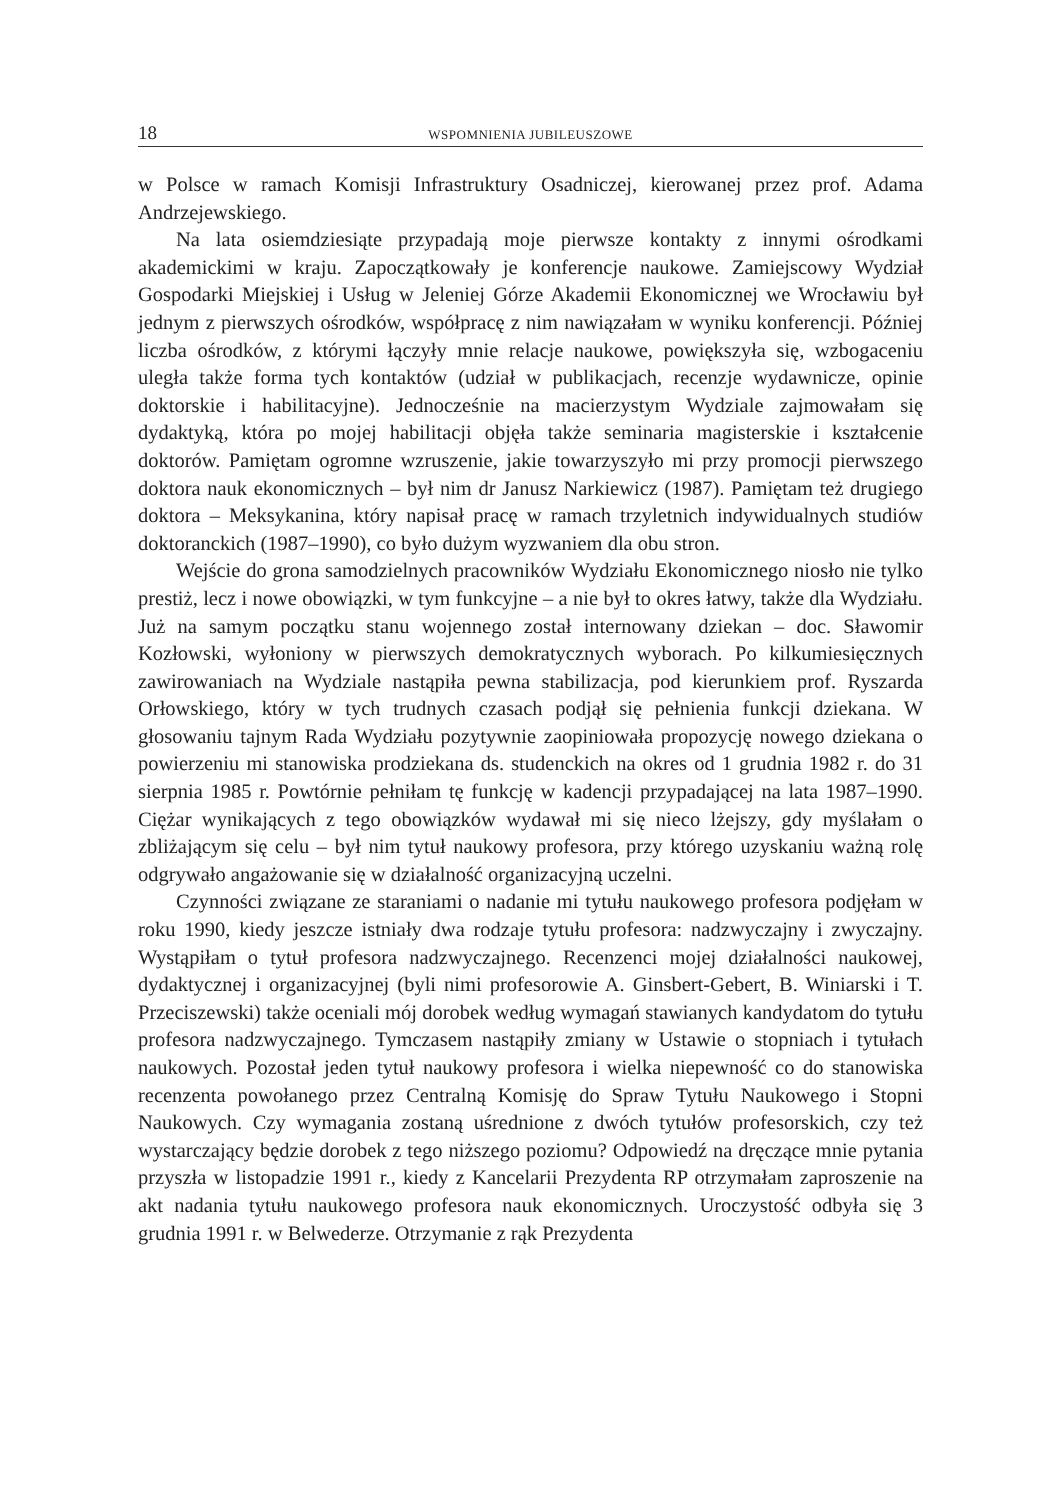18 WSPOMNIENIA JUBILEUSZOWE
w Polsce w ramach Komisji Infrastruktury Osadniczej, kierowanej przez prof. Adama Andrzejewskiego.
Na lata osiemdziesiąte przypadają moje pierwsze kontakty z innymi ośrodkami akademickimi w kraju. Zapoczątkowały je konferencje naukowe. Zamiejscowy Wydział Gospodarki Miejskiej i Usług w Jeleniej Górze Akademii Ekonomicznej we Wrocławiu był jednym z pierwszych ośrodków, współpracę z nim nawiązałam w wyniku konferencji. Później liczba ośrodków, z którymi łączyły mnie relacje naukowe, powiększyła się, wzbogaceniu uległa także forma tych kontaktów (udział w publikacjach, recenzje wydawnicze, opinie doktorskie i habilitacyjne). Jednocześnie na macierzystym Wydziale zajmowałam się dydaktyką, która po mojej habilitacji objęła także seminaria magisterskie i kształcenie doktorów. Pamiętam ogromne wzruszenie, jakie towarzyszyło mi przy promocji pierwszego doktora nauk ekonomicznych – był nim dr Janusz Narkiewicz (1987). Pamiętam też drugiego doktora – Meksykanina, który napisał pracę w ramach trzyletnich indywidualnych studiów doktoranckich (1987–1990), co było dużym wyzwaniem dla obu stron.
Wejście do grona samodzielnych pracowników Wydziału Ekonomicznego niosło nie tylko prestiż, lecz i nowe obowiązki, w tym funkcyjne – a nie był to okres łatwy, także dla Wydziału. Już na samym początku stanu wojennego został internowany dziekan – doc. Sławomir Kozłowski, wyłoniony w pierwszych demokratycznych wyborach. Po kilkumiesięcznych zawirowaniach na Wydziale nastąpiła pewna stabilizacja, pod kierunkiem prof. Ryszarda Orłowskiego, który w tych trudnych czasach podjął się pełnienia funkcji dziekana. W głosowaniu tajnym Rada Wydziału pozytywnie zaopiniowała propozycję nowego dziekana o powierzeniu mi stanowiska prodziekana ds. studenckich na okres od 1 grudnia 1982 r. do 31 sierpnia 1985 r. Powtórnie pełniłam tę funkcję w kadencji przypadającej na lata 1987–1990. Ciężar wynikających z tego obowiązków wydawał mi się nieco lżejszy, gdy myślałam o zbliżającym się celu – był nim tytuł naukowy profesora, przy którego uzyskaniu ważną rolę odgrywało angażowanie się w działalność organizacyjną uczelni.
Czynności związane ze staraniami o nadanie mi tytułu naukowego profesora podjęłam w roku 1990, kiedy jeszcze istniały dwa rodzaje tytułu profesora: nadzwyczajny i zwyczajny. Wystąpiłam o tytuł profesora nadzwyczajnego. Recenzenci mojej działalności naukowej, dydaktycznej i organizacyjnej (byli nimi profesorowie A. Ginsbert-Gebert, B. Winiarski i T. Przeciszewski) także oceniali mój dorobek według wymagań stawianych kandydatom do tytułu profesora nadzwyczajnego. Tymczasem nastąpiły zmiany w Ustawie o stopniach i tytułach naukowych. Pozostał jeden tytuł naukowy profesora i wielka niepewność co do stanowiska recenzenta powołanego przez Centralną Komisję do Spraw Tytułu Naukowego i Stopni Naukowych. Czy wymagania zostaną uśrednione z dwóch tytułów profesorskich, czy też wystarczający będzie dorobek z tego niższego poziomu? Odpowiedź na dręczące mnie pytania przyszła w listopadzie 1991 r., kiedy z Kancelarii Prezydenta RP otrzymałam zaproszenie na akt nadania tytułu naukowego profesora nauk ekonomicznych. Uroczystość odbyła się 3 grudnia 1991 r. w Belwederze. Otrzymanie z rąk Prezydenta